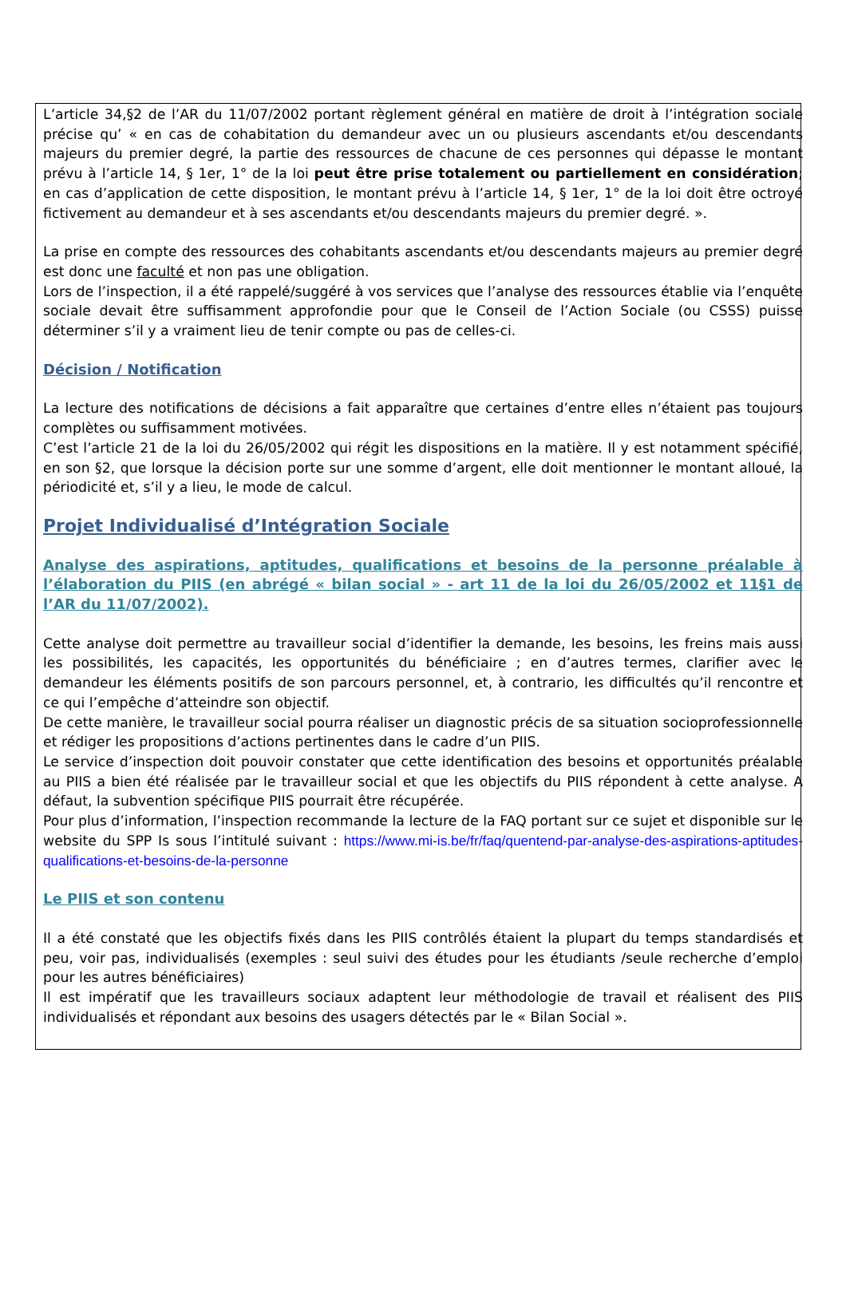L’article 34,§2 de l’AR du 11/07/2002 portant règlement général en matière de droit à l’intégration sociale précise qu’ « en cas de cohabitation du demandeur avec un ou plusieurs ascendants et/ou descendants majeurs du premier degré, la partie des ressources de chacune de ces personnes qui dépasse le montant prévu à l’article 14, § 1er, 1° de la loi peut être prise totalement ou partiellement en considération; en cas d’application de cette disposition, le montant prévu à l’article 14, § 1er, 1° de la loi doit être octroyé fictivement au demandeur et à ses ascendants et/ou descendants majeurs du premier degré. ».
La prise en compte des ressources des cohabitants ascendants et/ou descendants majeurs au premier degré est donc une faculté et non pas une obligation.
Lors de l’inspection, il a été rappelé/suggéré à vos services que l’analyse des ressources établie via l’enquête sociale devait être suffisamment approfondie pour que le Conseil de l’Action Sociale (ou CSSS) puisse déterminer s’il y a vraiment lieu de tenir compte ou pas de celles-ci.
Décision / Notification
La lecture des notifications de décisions a fait apparaître que certaines d’entre elles n’étaient pas toujours complètes ou suffisamment motivées.
C’est l’article 21 de la loi du 26/05/2002 qui régit les dispositions en la matière. Il y est notamment spécifié, en son §2, que lorsque la décision porte sur une somme d’argent, elle doit mentionner le montant alloué, la périodicité et, s’il y a lieu, le mode de calcul.
Projet Individualisé d’Intégration Sociale
Analyse des aspirations, aptitudes, qualifications et besoins de la personne préalable à l’élaboration du PIIS (en abrégé « bilan social » - art 11 de la loi du 26/05/2002 et 11§1 de l’AR du 11/07/2002).
Cette analyse doit permettre au travailleur social d’identifier la demande, les besoins, les freins mais aussi les possibilités, les capacités, les opportunités du bénéficiaire ; en d’autres termes, clarifier avec le demandeur les éléments positifs de son parcours personnel, et, à contrario, les difficultés qu’il rencontre et ce qui l’empêche d’atteindre son objectif.
De cette manière, le travailleur social pourra réaliser un diagnostic précis de sa situation socioprofessionnelle et rédiger les propositions d’actions pertinentes dans le cadre d’un PIIS.
Le service d’inspection doit pouvoir constater que cette identification des besoins et opportunités préalable au PIIS a bien été réalisée par le travailleur social et que les objectifs du PIIS répondent à cette analyse. A défaut, la subvention spécifique PIIS pourrait être récupérée.
Pour plus d’information, l’inspection recommande la lecture de la FAQ portant sur ce sujet et disponible sur le website du SPP Is sous l’intitulé suivant : https://www.mi-is.be/fr/faq/quentend-par-analyse-des-aspirations-aptitudes-qualifications-et-besoins-de-la-personne
Le PIIS et son contenu
Il a été constaté que les objectifs fixés dans les PIIS contrôlés étaient la plupart du temps standardisés et peu, voir pas, individualisés (exemples : seul suivi des études pour les étudiants /seule recherche d’emploi pour les autres bénéficiaires)
Il est impératif que les travailleurs sociaux adaptent leur méthodologie de travail et réalisent des PIIS individualisés et répondant aux besoins des usagers détectés par le « Bilan Social ».